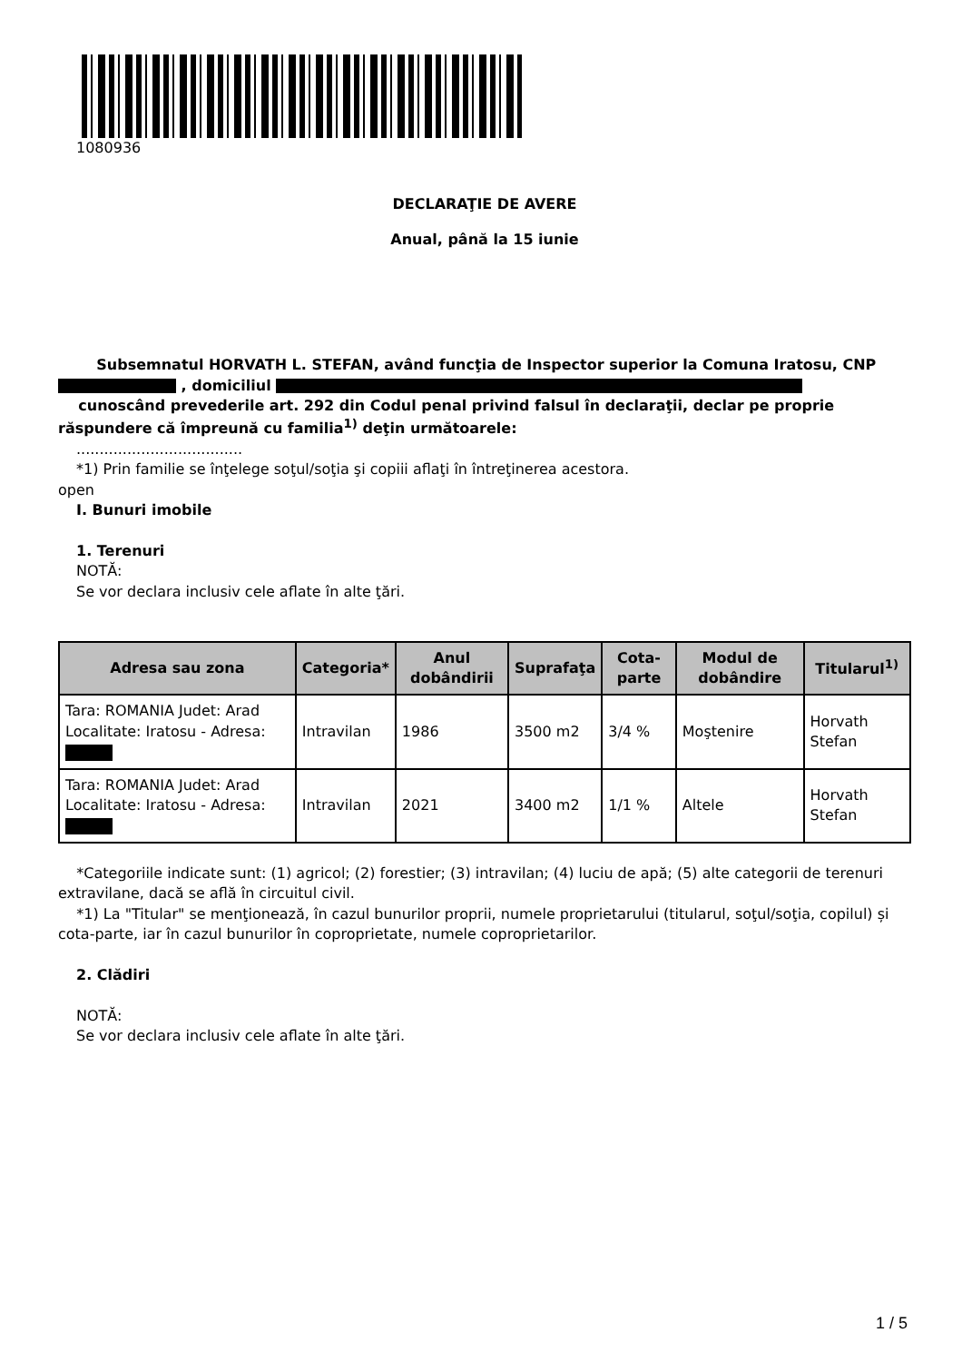1080936
DECLARAŢIE DE AVERE
Anual, până la 15 iunie
Subsemnatul HORVATH L. STEFAN, având funcţia de Inspector superior la Comuna Iratosu, CNP , domiciliul
cunoscând prevederile art. 292 din Codul penal privind falsul în declaraţii, declar pe proprie răspundere că împreună cu familia<sup>1)</sup> deţin următoarele:
....................................
*1) Prin familie se înţelege soţul/soţia şi copiii aflaţi în întreţinerea acestora.
open
I. Bunuri imobile
1. Terenuri
NOTĂ:
Se vor declara inclusiv cele aflate în alte ţări.
| Adresa sau zona | Categoria* | Anul dobândirii | Suprafaţa | Cota-parte | Modul de dobândire | Titularul<sup>1)</sup> |
| --- | --- | --- | --- | --- | --- | --- |
| Tara: ROMANIA Judet: Arad Localitate: Iratosu - Adresa: | Intravilan | 1986 | 3500 m2 | 3/4 % | Moştenire | Horvath Stefan |
| Tara: ROMANIA Judet: Arad Localitate: Iratosu - Adresa: | Intravilan | 2021 | 3400 m2 | 1/1 % | Altele | Horvath Stefan |
*Categoriile indicate sunt: (1) agricol; (2) forestier; (3) intravilan; (4) luciu de apă; (5) alte categorii de terenuri extravilane, dacă se află în circuitul civil.
*1) La "Titular" se menţionează, în cazul bunurilor proprii, numele proprietarului (titularul, soţul/soţia, copilul) și cota-parte, iar în cazul bunurilor în coproprietate, numele coproprietarilor.
2. Clădiri
NOTĂ:
Se vor declara inclusiv cele aflate în alte ţări.
1 / 5